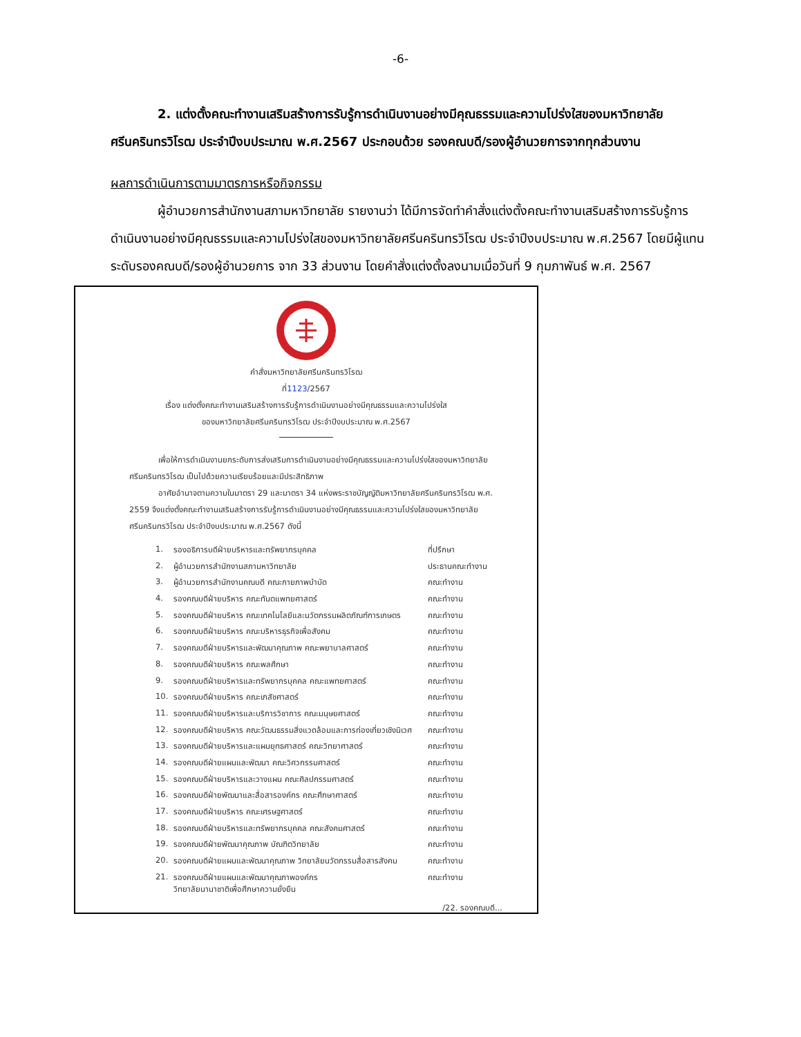-6-
2. แต่งตั้งคณะทำงานเสริมสร้างการรับรู้การดำเนินงานอย่างมีคุณธรรมและความโปร่งใสของมหาวิทยาลัยศรีนครินทรวิโรฒ ประจำปีงบประมาณ พ.ศ.2567 ประกอบด้วย รองคณบดี/รองผู้อำนวยการจากทุกส่วนงาน
ผลการดำเนินการตามมาตรการหรือกิจกรรม
ผู้อำนวยการสำนักงานสภามหาวิทยาลัย รายงานว่า ได้มีการจัดทำคำสั่งแต่งตั้งคณะทำงานเสริมสร้างการรับรู้การดำเนินงานอย่างมีคุณธรรมและความโปร่งใสของมหาวิทยาลัยศรีนครินทรวิโรฒ ประจำปีงบประมาณ พ.ศ.2567 โดยมีผู้แทนระดับรองคณบดี/รองผู้อำนวยการ จาก 33 ส่วนงาน โดยคำสั่งแต่งตั้งลงนามเมื่อวันที่ 9 กุมภาพันธ์ พ.ศ. 2567
คำสั่งมหาวิทยาลัยศรีนครินทรวิโรฒ
ที่1123/2567
เรื่อง แต่งตั้งคณะทำงานเสริมสร้างการรับรู้การดำเนินงานอย่างมีคุณธรรมและความโปร่งใส
ของมหาวิทยาลัยศรีนครินทรวิโรฒ ประจำปีงบประมาณ พ.ศ.2567
เพื่อให้การดำเนินงานยกระดับการส่งเสริมการดำเนินงานอย่างมีคุณธรรมและความโปร่งใสของมหาวิทยาลัยศรีนครินทรวิโรฒ เป็นไปด้วยความเรียบร้อยและมีประสิทธิภาพ
อาศัยอำนาจตามความในมาตรา 29 และมาตรา 34 แห่งพระราชบัญญัติมหาวิทยาลัยศรีนครินทรวิโรฒ พ.ศ. 2559 จึงแต่งตั้งคณะทำงานเสริมสร้างการรับรู้การดำเนินงานอย่างมีคุณธรรมและความโปร่งใสของมหาวิทยาลัยศรีนครินทรวิโรฒ ประจำปีงบประมาณ พ.ศ.2567 ดังนี้
| 1. | รองอธิการบดีฝ่ายบริหารและทรัพยากรบุคคล | ที่ปรึกษา |
| 2. | ผู้อำนวยการสำนักงานสภามหาวิทยาลัย | ประธานคณะทำงาน |
| 3. | ผู้อำนวยการสำนักงานคณบดี คณะกายภาพบำบัด | คณะทำงาน |
| 4. | รองคณบดีฝ่ายบริหาร คณะทันตแพทยศาสตร์ | คณะทำงาน |
| 5. | รองคณบดีฝ่ายบริหาร คณะเทคโนโลยีและนวัตกรรมผลิตภัณฑ์การเกษตร | คณะทำงาน |
| 6. | รองคณบดีฝ่ายบริหาร คณะบริหารธุรกิจเพื่อสังคม | คณะทำงาน |
| 7. | รองคณบดีฝ่ายบริหารและพัฒนาคุณภาพ คณะพยาบาลศาสตร์ | คณะทำงาน |
| 8. | รองคณบดีฝ่ายบริหาร คณะพลศึกษา | คณะทำงาน |
| 9. | รองคณบดีฝ่ายบริหารและทรัพยากรบุคคล คณะแพทยศาสตร์ | คณะทำงาน |
| 10. | รองคณบดีฝ่ายบริหาร คณะเภสัชศาสตร์ | คณะทำงาน |
| 11. | รองคณบดีฝ่ายบริหารและบริการวิชาการ คณะมนุษยศาสตร์ | คณะทำงาน |
| 12. | รองคณบดีฝ่ายบริหาร คณะวัฒนธรรมสิ่งแวดล้อมและการท่องเที่ยวเชิงนิเวศ | คณะทำงาน |
| 13. | รองคณบดีฝ่ายบริหารและแผนยุทธศาสตร์ คณะวิทยาศาสตร์ | คณะทำงาน |
| 14. | รองคณบดีฝ่ายแผนและพัฒนา คณะวิศวกรรมศาสตร์ | คณะทำงาน |
| 15. | รองคณบดีฝ่ายบริหารและวางแผน คณะศิลปกรรมศาสตร์ | คณะทำงาน |
| 16. | รองคณบดีฝ่ายพัฒนาและสื่อสารองค์กร คณะศึกษาศาสตร์ | คณะทำงาน |
| 17. | รองคณบดีฝ่ายบริหาร คณะเศรษฐศาสตร์ | คณะทำงาน |
| 18. | รองคณบดีฝ่ายบริหารและทรัพยากรบุคคล คณะสังคมศาสตร์ | คณะทำงาน |
| 19. | รองคณบดีฝ่ายพัฒนาคุณภาพ บัณฑิตวิทยาลัย | คณะทำงาน |
| 20. | รองคณบดีฝ่ายแผนและพัฒนาคุณภาพ วิทยาลัยนวัตกรรมสื่อสารสังคม | คณะทำงาน |
| 21. | รองคณบดีฝ่ายแผนและพัฒนาคุณภาพองค์กร วิทยาลัยนานาชาติเพื่อศึกษาความยั่งยืน | คณะทำงาน |
/22. รองคณบดี...